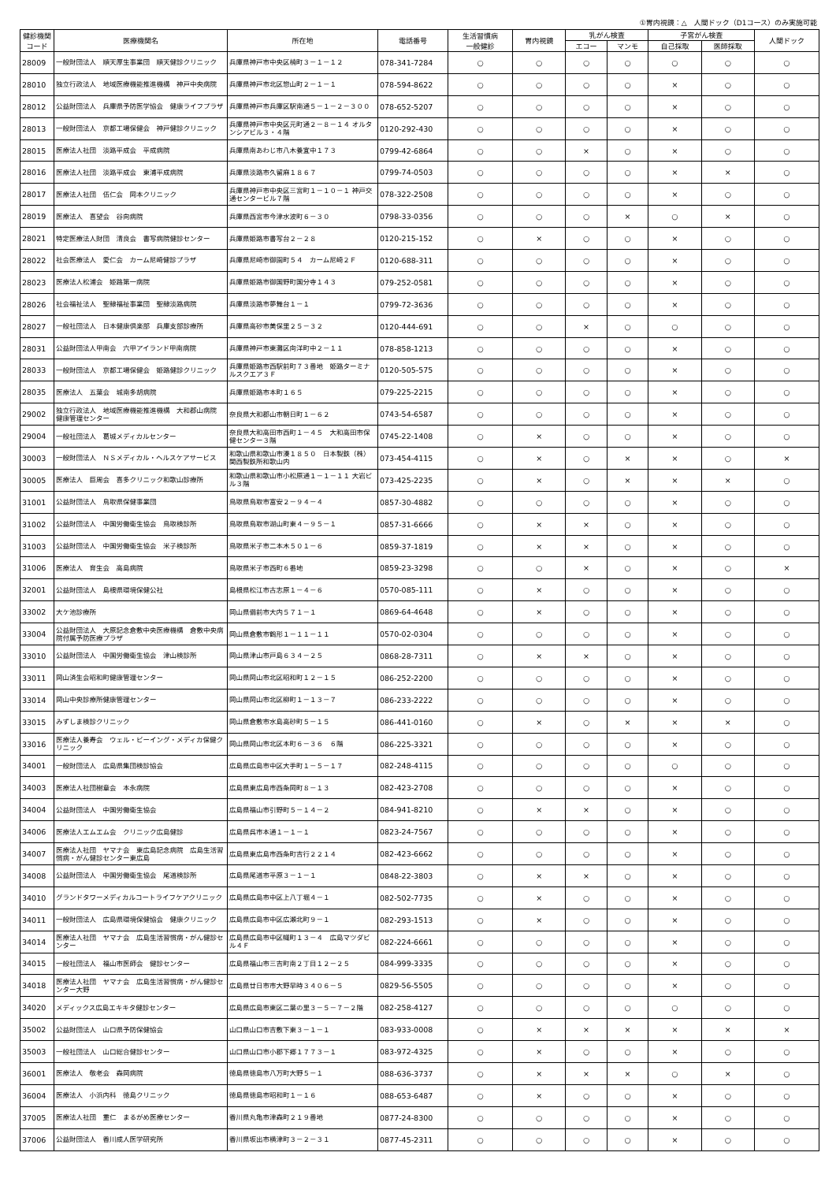①胃内視鏡：△　人間ドック（D1コース）のみ実施可能
| 健診機関コード | 医療機関名 | 所在地 | 電話番号 | 生活習慣病 一般健診 | 胃内視鏡 | 乳がん検査 | | 子宮がん検査 | | 人間ドック |
| --- | --- | --- | --- | --- | --- | --- | --- | --- | --- | --- |
| | | | | | | エコー | マンモ | 自己採取 | 医師採取 | |
| 28009 | 一般財団法人 順天厚生事業団 順天健診クリニック | 兵庫県神戸市中央区楠町３－１－１２ | 078-341-7284 | ○ | ○ | ○ | ○ | ○ | ○ | ○ |
| 28010 | 独立行政法人 地域医療機能推進機構 神戸中央病院 | 兵庫県神戸市北区惣山町２－１－１ | 078-594-8622 | ○ | ○ | ○ | ○ | × | ○ | ○ |
| 28012 | 公益財団法人 兵庫県予防医学協会 健康ライフプラザ | 兵庫県神戸市兵庫区駅南通５－１－２－３００ | 078-652-5207 | ○ | ○ | ○ | ○ | × | ○ | ○ |
| 28013 | 一般財団法人 京都工場保健会 神戸健診クリニック | 兵庫県神戸市中央区元町通２－８－１４ オルタンシアビル３・４階 | 0120-292-430 | ○ | ○ | ○ | ○ | × | ○ | ○ |
| 28015 | 医療法人社団 淡路平成会 平成病院 | 兵庫県南あわじ市八木養宜中１７３ | 0799-42-6864 | ○ | ○ | × | ○ | × | ○ | ○ |
| 28016 | 医療法人社団 淡路平成会 東浦平成病院 | 兵庫県淡路市久留麻１８６７ | 0799-74-0503 | ○ | ○ | ○ | ○ | × | × | ○ |
| 28017 | 医療法人社団 伍仁会 岡本クリニック | 兵庫県神戸市中央区三宮町１－１０－１ 神戸交通センタービル７階 | 078-322-2508 | ○ | ○ | ○ | ○ | × | ○ | ○ |
| 28019 | 医療法人 喜望会 谷向病院 | 兵庫県西宮市今津水波町６－３０ | 0798-33-0356 | ○ | ○ | ○ | × | ○ | × | ○ |
| 28021 | 特定医療法人財団 清良会 書写病院健診センター | 兵庫県姫路市書写台２－２８ | 0120-215-152 | ○ | × | ○ | ○ | × | ○ | ○ |
| 28022 | 社会医療法人 愛仁会 カーム尼崎健診プラザ | 兵庫県尼崎市御園町５４ カーム尼崎２Ｆ | 0120-688-311 | ○ | ○ | ○ | ○ | × | ○ | ○ |
| 28023 | 医療法人松浦会 姫路第一病院 | 兵庫県姫路市御国野町国分寺１４３ | 079-252-0581 | ○ | ○ | ○ | ○ | × | ○ | ○ |
| 28026 | 社会福祉法人 聖隷福祉事業団 聖隷淡路病院 | 兵庫県淡路市夢舞台１－１ | 0799-72-3636 | ○ | ○ | ○ | ○ | × | ○ | ○ |
| 28027 | 一般社団法人 日本健康倶楽部 兵庫支部診療所 | 兵庫県高砂市美保里２５－３２ | 0120-444-691 | ○ | ○ | × | ○ | ○ | ○ | ○ |
| 28031 | 公益財団法人甲南会 六甲アイランド甲南病院 | 兵庫県神戸市東灘区向洋町中２－１１ | 078-858-1213 | ○ | ○ | ○ | ○ | × | ○ | ○ |
| 28033 | 一般財団法人 京都工場保健会 姫路健診クリニック | 兵庫県姫路市西駅前町７３番地 姫路ターミナルスクエア３Ｆ | 0120-505-575 | ○ | ○ | ○ | ○ | × | ○ | ○ |
| 28035 | 医療法人 五葉会 城南多胡病院 | 兵庫県姫路市本町１６５ | 079-225-2215 | ○ | ○ | ○ | ○ | × | ○ | ○ |
| 29002 | 独立行政法人 地域医療機能推進機構 大和郡山病院 健康管理センター | 奈良県大和郡山市朝日町１－６２ | 0743-54-6587 | ○ | ○ | ○ | ○ | × | ○ | ○ |
| 29004 | 一般社団法人 葛城メディカルセンター | 奈良県大和高田市西町１－４５ 大和高田市保健センター３階 | 0745-22-1408 | ○ | × | ○ | ○ | × | ○ | ○ |
| 30003 | 一般財団法人 ＮＳメディカル・ヘルスケアサービス | 和歌山県和歌山市湊１８５０ 日本製鉄（株）関西製鉄所和歌山内 | 073-454-4115 | ○ | × | ○ | × | × | ○ | × |
| 30005 | 医療法人 巨周会 喜多クリニック和歌山診療所 | 和歌山県和歌山市小松原通１－１－１１ 大岩ビル３階 | 073-425-2235 | ○ | × | ○ | × | × | × | ○ |
| 31001 | 公益財団法人 鳥取県保健事業団 | 鳥取県鳥取市富安２－９４－４ | 0857-30-4882 | ○ | ○ | ○ | ○ | × | ○ | ○ |
| 31002 | 公益財団法人 中国労働衛生協会 鳥取検診所 | 鳥取県鳥取市湖山町東４－９５－１ | 0857-31-6666 | ○ | × | × | ○ | × | ○ | ○ |
| 31003 | 公益財団法人 中国労働衛生協会 米子検診所 | 鳥取県米子市二本木５０１－６ | 0859-37-1819 | ○ | × | × | ○ | × | ○ | ○ |
| 31006 | 医療法人 育生会 高島病院 | 鳥取県米子市西町６番地 | 0859-23-3298 | ○ | ○ | × | ○ | × | ○ | × |
| 32001 | 公益財団法人 島根県環境保健公社 | 島根県松江市古志原１－４－６ | 0570-085-111 | ○ | × | ○ | ○ | × | ○ | ○ |
| 33002 | 大ケ池診療所 | 岡山県備前市大内５７１－１ | 0869-64-4648 | ○ | × | ○ | ○ | × | ○ | ○ |
| 33004 | 公益財団法人 大原記念倉敷中央医療機構 倉敷中央病院付属予防医療プラザ | 岡山県倉敷市鶴形１－１１－１１ | 0570-02-0304 | ○ | ○ | ○ | ○ | × | ○ | ○ |
| 33010 | 公益財団法人 中国労働衛生協会 津山検診所 | 岡山県津山市戸島６３４－２５ | 0868-28-7311 | ○ | × | × | ○ | × | ○ | ○ |
| 33011 | 岡山済生会昭和町健康管理センター | 岡山県岡山市北区昭和町１２－１５ | 086-252-2200 | ○ | ○ | ○ | ○ | × | ○ | ○ |
| 33014 | 岡山中央診療所健康管理センター | 岡山県岡山市北区柳町１－１３－７ | 086-233-2222 | ○ | ○ | ○ | ○ | × | ○ | ○ |
| 33015 | みずしま検診クリニック | 岡山県倉敷市水島高砂町５－１５ | 086-441-0160 | ○ | × | ○ | × | × | × | ○ |
| 33016 | 医療法人養寿会 ウェル・ビーイング・メディカ保健クリニック | 岡山県岡山市北区本町６－３６ ６階 | 086-225-3321 | ○ | ○ | ○ | ○ | × | ○ | ○ |
| 34001 | 一般財団法人 広島県集団検診協会 | 広島県広島市中区大手町１－５－１７ | 082-248-4115 | ○ | ○ | ○ | ○ | ○ | ○ | ○ |
| 34003 | 医療法人社団樹章会 本永病院 | 広島県東広島市西条岡町８－１３ | 082-423-2708 | ○ | ○ | ○ | ○ | × | ○ | ○ |
| 34004 | 公益財団法人 中国労働衛生協会 | 広島県福山市引野町５－１４－２ | 084-941-8210 | ○ | × | × | ○ | × | ○ | ○ |
| 34006 | 医療法人エムエム会 クリニック広島健診 | 広島県呉市本通１－１－１ | 0823-24-7567 | ○ | ○ | ○ | ○ | × | ○ | ○ |
| 34007 | 医療法人社団 ヤマナ会 東広島記念病院 広島生活習慣病・がん健診センター東広島 | 広島県東広島市西条町吉行２２１４ | 082-423-6662 | ○ | ○ | ○ | ○ | × | ○ | ○ |
| 34008 | 公益財団法人 中国労働衛生協会 尾道検診所 | 広島県尾道市平原３－１－１ | 0848-22-3803 | ○ | × | × | ○ | × | ○ | ○ |
| 34010 | グランドタワーメディカルコートライフケアクリニック | 広島県広島市中区上八丁堀４－１ | 082-502-7735 | ○ | × | ○ | ○ | × | ○ | ○ |
| 34011 | 一般財団法人 広島県環境保健協会 健康クリニック | 広島県広島市中区広瀬北町９－１ | 082-293-1513 | ○ | × | ○ | ○ | × | ○ | ○ |
| 34014 | 医療法人社団 ヤマナ会 広島生活習慣病・がん健診センター | 広島県広島市中区幟町１３－４ 広島マツダビル４Ｆ | 082-224-6661 | ○ | ○ | ○ | ○ | × | ○ | ○ |
| 34015 | 一般社団法人 福山市医師会 健診センター | 広島県福山市三吉町南２丁目１２－２５ | 084-999-3335 | ○ | ○ | ○ | ○ | × | ○ | ○ |
| 34018 | 医療法人社団 ヤマナ会 広島生活習慣病・がん健診センター大野 | 広島県廿日市市大野早時３４０６－５ | 0829-56-5505 | ○ | ○ | ○ | ○ | × | ○ | ○ |
| 34020 | メディックス広島エキキタ健診センター | 広島県広島市東区二葉の里３－５－７－２階 | 082-258-4127 | ○ | ○ | ○ | ○ | ○ | ○ | ○ |
| 35002 | 公益財団法人 山口県予防保健協会 | 山口県山口市吉敷下東３－１－１ | 083-933-0008 | ○ | × | × | × | × | × | × |
| 35003 | 一般社団法人 山口総合健診センター | 山口県山口市小郡下郷１７７３－１ | 083-972-4325 | ○ | × | ○ | ○ | × | ○ | ○ |
| 36001 | 医療法人 敬老会 森岡病院 | 徳島県徳島市八万町大野５－１ | 088-636-3737 | ○ | × | × | × | ○ | × | ○ |
| 36004 | 医療法人 小浜内科 徳島クリニック | 徳島県徳島市昭和町１－１６ | 088-653-6487 | ○ | × | ○ | ○ | × | ○ | ○ |
| 37005 | 医療法人社団 重仁 まるがめ医療センター | 香川県丸亀市津森町２１９番地 | 0877-24-8300 | ○ | ○ | ○ | ○ | × | ○ | ○ |
| 37006 | 公益財団法人 香川成人医学研究所 | 香川県坂出市横津町３－２－３１ | 0877-45-2311 | ○ | ○ | ○ | ○ | × | ○ | ○ |